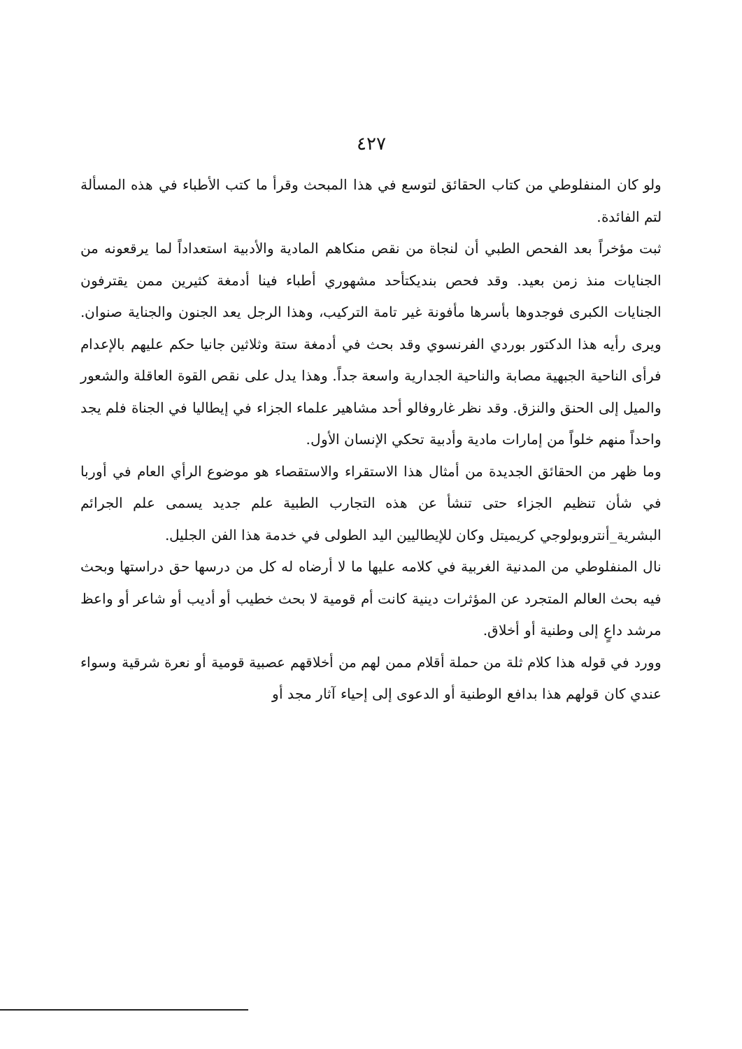٤٢٧
ولو كان المنفلوطي من كتاب الحقائق لتوسع في هذا المبحث وقرأ ما كتب الأطباء في هذه المسألة لتم الفائدة.
ثبت مؤخراً بعد الفحص الطبي أن لنجاة من نقص منكاهم المادية والأدبية استعداداً لما يرقعونه من الجنايات منذ زمن بعيد. وقد فحص بنديكتأحد مشهوري أطباء فينا أدمغة كثيرين ممن يقترفون الجنايات الكبرى فوجدوها بأسرها مأفونة غير تامة التركيب، وهذا الرجل يعد الجنون والجناية صنوان. ويرى رأيه هذا الدكتور بوردي الفرنسوي وقد بحث في أدمغة ستة وثلاثين جانيا حكم عليهم بالإعدام فرأى الناحية الجبهية مصابة والناحية الجدارية واسعة جداً. وهذا يدل على نقص القوة العاقلة والشعور والميل إلى الحنق والنزق. وقد نظر غاروفالو أحد مشاهير علماء الجزاء في إيطاليا في الجناة فلم يجد واحداً منهم خلواً من إمارات مادية وأدبية تحكي الإنسان الأول.
وما ظهر من الحقائق الجديدة من أمثال هذا الاستقراء والاستقصاء هو موضوع الرأي العام في أوربا في شأن تنظيم الجزاء حتى تنشأ عن هذه التجارب الطبية علم جديد يسمى علم الجرائم البشرية_أنتروبولوجي كريميتل وكان للإيطاليين اليد الطولى في خدمة هذا الفن الجليل.
نال المنفلوطي من المدنية الغربية في كلامه عليها ما لا أرضاه له كل من درسها حق دراستها وبحث فيه بحث العالم المتجرد عن المؤثرات دينية كانت أم قومية لا بحث خطيب أو أديب أو شاعر أو واعظ مرشد داعٍ إلى وطنية أو أخلاق.
وورد في قوله هذا كلام ثلة من حملة أقلام ممن لهم من أخلاقهم عصبية قومية أو نعرة شرقية وسواء عندي كان قولهم هذا بدافع الوطنية أو الدعوى إلى إحياء آثار مجد أو